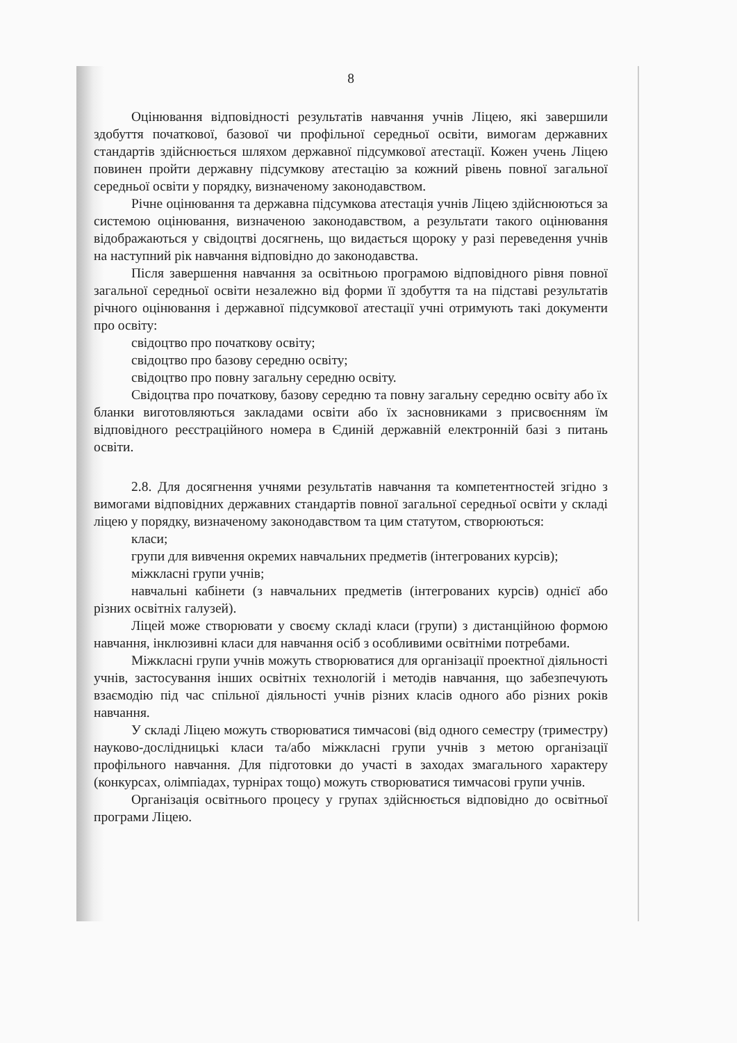8
Оцінювання відповідності результатів навчання учнів Ліцею, які завершили здобуття початкової, базової чи профільної середньої освіти, вимогам державних стандартів здійснюється шляхом державної підсумкової атестації. Кожен учень Ліцею повинен пройти державну підсумкову атестацію за кожний рівень повної загальної середньої освіти у порядку, визначеному законодавством.
Річне оцінювання та державна підсумкова атестація учнів Ліцею здійснюються за системою оцінювання, визначеною законодавством, а результати такого оцінювання відображаються у свідоцтві досягнень, що видається щороку у разі переведення учнів на наступний рік навчання відповідно до законодавства.
Після завершення навчання за освітньою програмою відповідного рівня повної загальної середньої освіти незалежно від форми її здобуття та на підставі результатів річного оцінювання і державної підсумкової атестації учні отримують такі документи про освіту:
свідоцтво про початкову освіту;
свідоцтво про базову середню освіту;
свідоцтво про повну загальну середню освіту.
Свідоцтва про початкову, базову середню та повну загальну середню освіту або їх бланки виготовляються закладами освіти або їх засновниками з присвоєнням їм відповідного реєстраційного номера в Єдиній державній електронній базі з питань освіти.
2.8. Для досягнення учнями результатів навчання та компетентностей згідно з вимогами відповідних державних стандартів повної загальної середньої освіти у складі ліцею у порядку, визначеному законодавством та цим статутом, створюються:
класи;
групи для вивчення окремих навчальних предметів (інтегрованих курсів);
міжкласні групи учнів;
навчальні кабінети (з навчальних предметів (інтегрованих курсів) однієї або різних освітніх галузей).
Ліцей може створювати у своєму складі класи (групи) з дистанційною формою навчання, інклюзивні класи для навчання осіб з особливими освітніми потребами.
Міжкласні групи учнів можуть створюватися для організації проектної діяльності учнів, застосування інших освітніх технологій і методів навчання, що забезпечують взаємодію під час спільної діяльності учнів різних класів одного або різних років навчання.
У складі Ліцею можуть створюватися тимчасові (від одного семестру (триместру) науково-дослідницькі класи та/або міжкласні групи учнів з метою організації профільного навчання. Для підготовки до участі в заходах змагального характеру (конкурсах, олімпіадах, турнірах тощо) можуть створюватися тимчасові групи учнів.
Організація освітнього процесу у групах здійснюється відповідно до освітньої програми Ліцею.